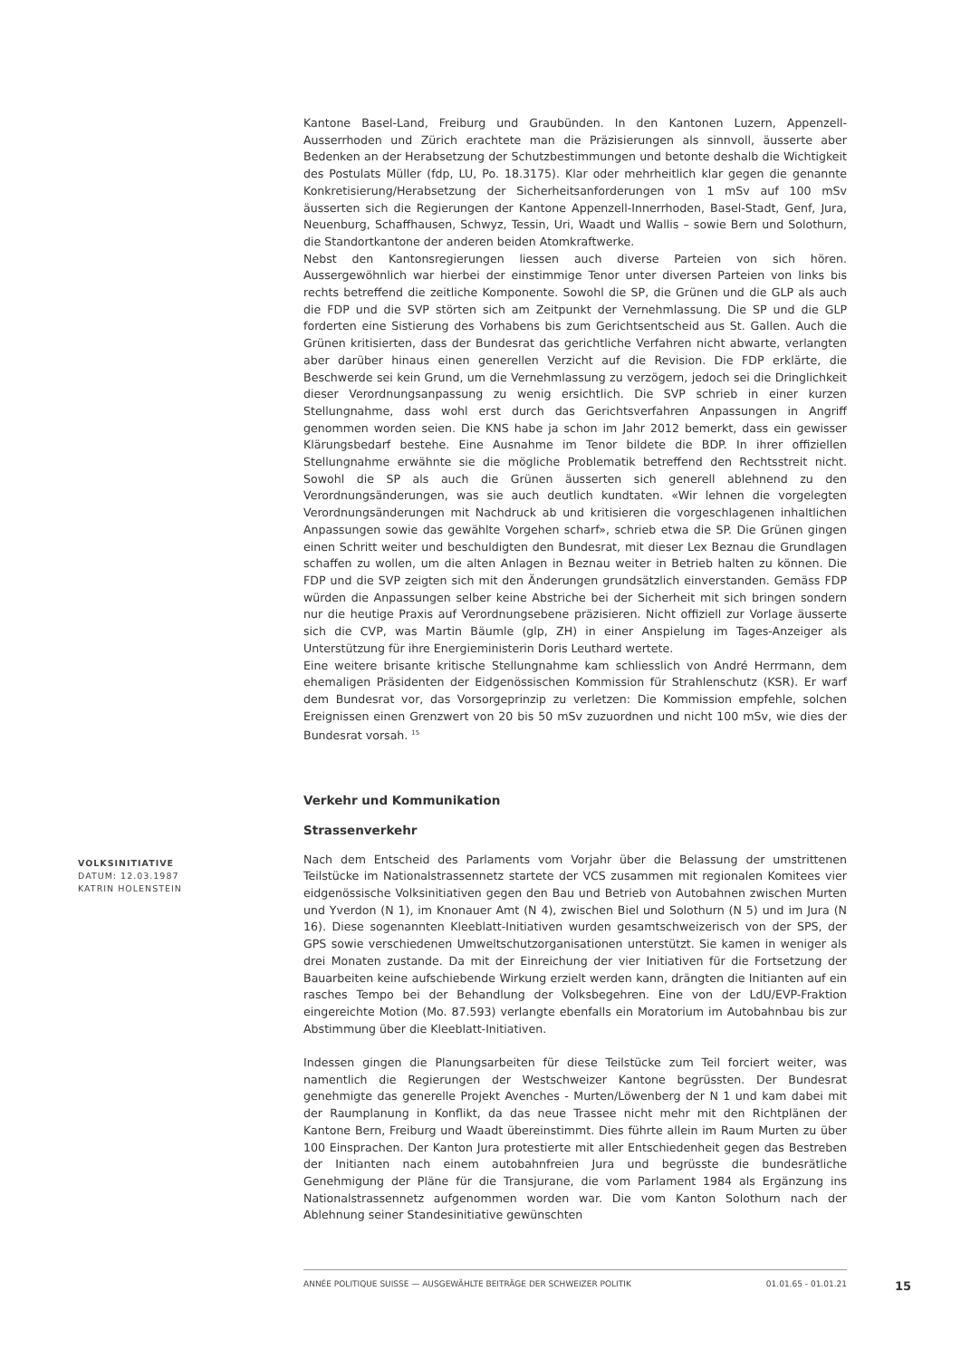Kantone Basel-Land, Freiburg und Graubünden. In den Kantonen Luzern, Appenzell-Ausserrhoden und Zürich erachtete man die Präzisierungen als sinnvoll, äusserte aber Bedenken an der Herabsetzung der Schutzbestimmungen und betonte deshalb die Wichtigkeit des Postulats Müller (fdp, LU, Po. 18.3175). Klar oder mehrheitlich klar gegen die genannte Konkretisierung/Herabsetzung der Sicherheitsanforderungen von 1 mSv auf 100 mSv äusserten sich die Regierungen der Kantone Appenzell-Innerrhoden, Basel-Stadt, Genf, Jura, Neuenburg, Schaffhausen, Schwyz, Tessin, Uri, Waadt und Wallis – sowie Bern und Solothurn, die Standortkantone der anderen beiden Atomkraftwerke.
Nebst den Kantonsregierungen liessen auch diverse Parteien von sich hören. Aussergewöhnlich war hierbei der einstimmige Tenor unter diversen Parteien von links bis rechts betreffend die zeitliche Komponente. Sowohl die SP, die Grünen und die GLP als auch die FDP und die SVP störten sich am Zeitpunkt der Vernehmlassung. Die SP und die GLP forderten eine Sistierung des Vorhabens bis zum Gerichtsentscheid aus St. Gallen. Auch die Grünen kritisierten, dass der Bundesrat das gerichtliche Verfahren nicht abwarte, verlangten aber darüber hinaus einen generellen Verzicht auf die Revision. Die FDP erklärte, die Beschwerde sei kein Grund, um die Vernehmlassung zu verzögern, jedoch sei die Dringlichkeit dieser Verordnungsanpassung zu wenig ersichtlich. Die SVP schrieb in einer kurzen Stellungnahme, dass wohl erst durch das Gerichtsverfahren Anpassungen in Angriff genommen worden seien. Die KNS habe ja schon im Jahr 2012 bemerkt, dass ein gewisser Klärungsbedarf bestehe. Eine Ausnahme im Tenor bildete die BDP. In ihrer offiziellen Stellungnahme erwähnte sie die mögliche Problematik betreffend den Rechtsstreit nicht. Sowohl die SP als auch die Grünen äusserten sich generell ablehnend zu den Verordnungsänderungen, was sie auch deutlich kundtaten. «Wir lehnen die vorgelegten Verordnungsänderungen mit Nachdruck ab und kritisieren die vorgeschlagenen inhaltlichen Anpassungen sowie das gewählte Vorgehen scharf», schrieb etwa die SP. Die Grünen gingen einen Schritt weiter und beschuldigten den Bundesrat, mit dieser Lex Beznau die Grundlagen schaffen zu wollen, um die alten Anlagen in Beznau weiter in Betrieb halten zu können. Die FDP und die SVP zeigten sich mit den Änderungen grundsätzlich einverstanden. Gemäss FDP würden die Anpassungen selber keine Abstriche bei der Sicherheit mit sich bringen sondern nur die heutige Praxis auf Verordnungsebene präzisieren. Nicht offiziell zur Vorlage äusserte sich die CVP, was Martin Bäumle (glp, ZH) in einer Anspielung im Tages-Anzeiger als Unterstützung für ihre Energieministerin Doris Leuthard wertete.
Eine weitere brisante kritische Stellungnahme kam schliesslich von André Herrmann, dem ehemaligen Präsidenten der Eidgenössischen Kommission für Strahlenschutz (KSR). Er warf dem Bundesrat vor, das Vorsorgeprinzip zu verletzen: Die Kommission empfehle, solchen Ereignissen einen Grenzwert von 20 bis 50 mSv zuzuordnen und nicht 100 mSv, wie dies der Bundesrat vorsah. <sup>15</sup>
Verkehr und Kommunikation
Strassenverkehr
Nach dem Entscheid des Parlaments vom Vorjahr über die Belassung der umstrittenen Teilstücke im Nationalstrassennetz startete der VCS zusammen mit regionalen Komitees vier eidgenössische Volksinitiativen gegen den Bau und Betrieb von Autobahnen zwischen Murten und Yverdon (N 1), im Knonauer Amt (N 4), zwischen Biel und Solothurn (N 5) und im Jura (N 16). Diese sogenannten Kleeblatt-Initiativen wurden gesamtschweizerisch von der SPS, der GPS sowie verschiedenen Umweltschutzorganisationen unterstützt. Sie kamen in weniger als drei Monaten zustande. Da mit der Einreichung der vier Initiativen für die Fortsetzung der Bauarbeiten keine aufschiebende Wirkung erzielt werden kann, drängten die Initianten auf ein rasches Tempo bei der Behandlung der Volksbegehren. Eine von der LdU/EVP-Fraktion eingereichte Motion (Mo. 87.593) verlangte ebenfalls ein Moratorium im Autobahnbau bis zur Abstimmung über die Kleeblatt-Initiativen.
Indessen gingen die Planungsarbeiten für diese Teilstücke zum Teil forciert weiter, was namentlich die Regierungen der Westschweizer Kantone begrüssten. Der Bundesrat genehmigte das generelle Projekt Avenches - Murten/Löwenberg der N 1 und kam dabei mit der Raumplanung in Konflikt, da das neue Trassee nicht mehr mit den Richtplänen der Kantone Bern, Freiburg und Waadt übereinstimmt. Dies führte allein im Raum Murten zu über 100 Einsprachen. Der Kanton Jura protestierte mit aller Entschiedenheit gegen das Bestreben der Initianten nach einem autobahnfreien Jura und begrüsste die bundesrätliche Genehmigung der Pläne für die Transjurane, die vom Parlament 1984 als Ergänzung ins Nationalstrassennetz aufgenommen worden war. Die vom Kanton Solothurn nach der Ablehnung seiner Standesinitiative gewünschten
VOLKSINITIATIVE
DATUM: 12.03.1987
KATRIN HOLENSTEIN
ANNÉE POLITIQUE SUISSE — AUSGEWÄHLTE BEITRÄGE DER SCHWEIZER POLITIK 01.01.65 - 01.01.21
15